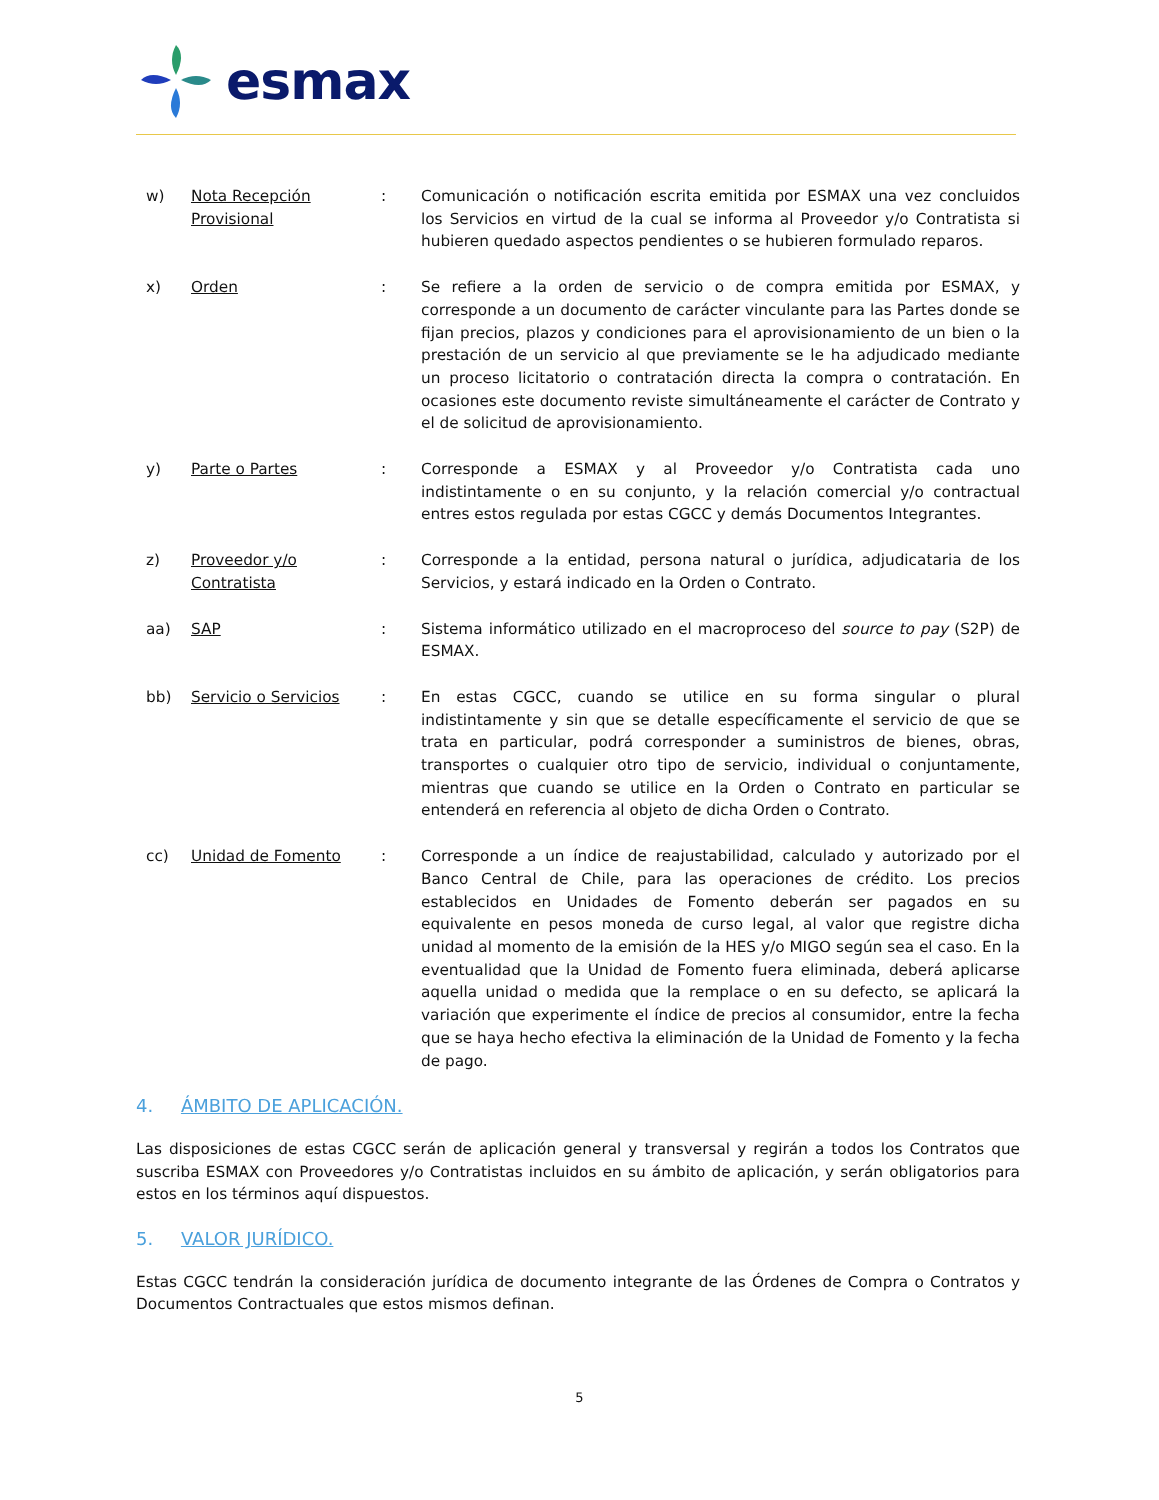esmax
w) Nota Recepción Provisional
: Comunicación o notificación escrita emitida por ESMAX una vez concluidos los Servicios en virtud de la cual se informa al Proveedor y/o Contratista si hubieren quedado aspectos pendientes o se hubieren formulado reparos.
x) Orden : Se refiere a la orden de servicio o de compra emitida por ESMAX, y corresponde a un documento de carácter vinculante para las Partes donde se fijan precios, plazos y condiciones para el aprovisionamiento de un bien o la prestación de un servicio al que previamente se le ha adjudicado mediante un proceso licitatorio o contratación directa la compra o contratación. En ocasiones este documento reviste simultáneamente el carácter de Contrato y el de solicitud de aprovisionamiento.
y) Parte o Partes : Corresponde a ESMAX y al Proveedor y/o Contratista cada uno indistintamente o en su conjunto, y la relación comercial y/o contractual entres estos regulada por estas CGCC y demás Documentos Integrantes.
z) Proveedor y/o Contratista
: Corresponde a la entidad, persona natural o jurídica, adjudicataria de los Servicios, y estará indicado en la Orden o Contrato.
aa) SAP : Sistema informático utilizado en el macroproceso del source to pay (S2P) de ESMAX.
bb) Servicio o Servicios : En estas CGCC, cuando se utilice en su forma singular o plural indistintamente y sin que se detalle específicamente el servicio de que se trata en particular, podrá corresponder a suministros de bienes, obras, transportes o cualquier otro tipo de servicio, individual o conjuntamente, mientras que cuando se utilice en la Orden o Contrato en particular se entenderá en referencia al objeto de dicha Orden o Contrato.
cc) Unidad de Fomento : Corresponde a un índice de reajustabilidad, calculado y autorizado por el Banco Central de Chile, para las operaciones de crédito. Los precios establecidos en Unidades de Fomento deberán ser pagados en su equivalente en pesos moneda de curso legal, al valor que registre dicha unidad al momento de la emisión de la HES y/o MIGO según sea el caso. En la eventualidad que la Unidad de Fomento fuera eliminada, deberá aplicarse aquella unidad o medida que la remplace o en su defecto, se aplicará la variación que experimente el índice de precios al consumidor, entre la fecha que se haya hecho efectiva la eliminación de la Unidad de Fomento y la fecha de pago.
4. ÁMBITO DE APLICACIÓN.
Las disposiciones de estas CGCC serán de aplicación general y transversal y regirán a todos los Contratos que suscriba ESMAX con Proveedores y/o Contratistas incluidos en su ámbito de aplicación, y serán obligatorios para estos en los términos aquí dispuestos.
5. VALOR JURÍDICO.
Estas CGCC tendrán la consideración jurídica de documento integrante de las Órdenes de Compra o Contratos y Documentos Contractuales que estos mismos definan.
5